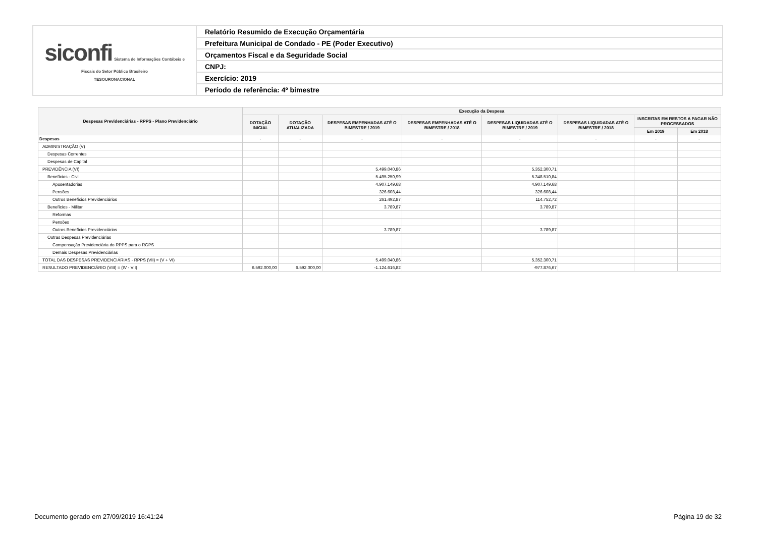| siconfi Sistema de Informações Contábeis e Fiscais do Setor Público Brasileiro TESOURONACIONAL | Relatório Resumido de Execução Orçamentária |
| | Prefeitura Municipal de Condado - PE (Poder Executivo) |
| | Orçamentos Fiscal e da Seguridade Social |
| | CNPJ: |
| | Exercício: 2019 |
| | Período de referência: 4º bimestre |
| Despesas Previdenciárias - RPPS - Plano Previdenciário | Execução da Despesa | | | | | | | |
| --- | --- | --- | --- | --- | --- | --- | --- | --- |
| | DOTAÇÃO INICIAL | DOTAÇÃO ATUALIZADA | DESPESAS EMPENHADAS ATÉ O BIMESTRE / 2019 | DESPESAS EMPENHADAS ATÉ O BIMESTRE / 2018 | DESPESAS LIQUIDADAS ATÉ O BIMESTRE / 2019 | DESPESAS LIQUIDADAS ATÉ O BIMESTRE / 2018 | INSCRITAS EM RESTOS A PAGAR NÃO PROCESSADOS | |
| | | | | | | | Em 2019 | Em 2018 |
| Despesas | - | - | - | - | - | - | - | - |
| ADMINISTRAÇÃO (V) | | | | | | | | |
| Despesas Correntes | | | | | | | | |
| Despesas de Capital | | | | | | | | |
| PREVIDÊNCIA (VI) | | | 5.499.040,86 | | 5.352.300,71 | | | |
| Benefícios - Civil | | | 5.495.250,99 | | 5.348.510,84 | | | |
| Aposentadorias | | | 4.907.149,68 | | 4.907.149,68 | | | |
| Pensões | | | 326.608,44 | | 326.608,44 | | | |
| Outros Benefícios Previdenciários | | | 261.492,87 | | 114.752,72 | | | |
| Benefícios - Militar | | | 3.789,87 | | 3.789,87 | | | |
| Reformas | | | | | | | | |
| Pensões | | | | | | | | |
| Outros Benefícios Previdenciários | | | 3.789,87 | | 3.789,87 | | | |
| Outras Despesas Previdenciárias | | | | | | | | |
| Compensação Previdenciária do RPPS para o RGPS | | | | | | | | |
| Demais Despesas Previdenciárias | | | | | | | | |
| TOTAL DAS DESPESAS PREVIDENCIÁRIAS - RPPS (VII) = (V + VI) | | | 5.499.040,86 | | 5.352.300,71 | | | |
| RESULTADO PREVIDENCIÁRIO (VIII) = (IV - VII) | 6.592.000,00 | 6.592.000,00 | -1.124.616,82 | | -977.876,67 | | | |
Documento gerado em 27/09/2019 16:41:24
Página 19 de 32